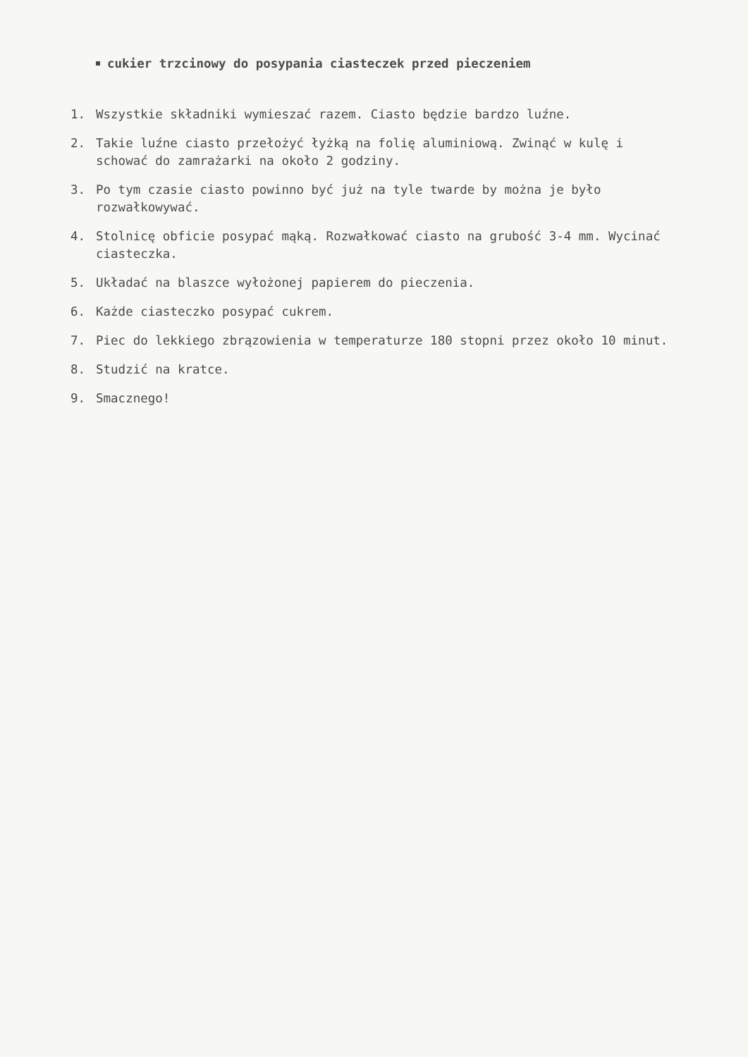cukier trzcinowy do posypania ciasteczek przed pieczeniem
1. Wszystkie składniki wymieszać razem. Ciasto będzie bardzo luźne.
2. Takie luźne ciasto przełożyć łyżką na folię aluminiową. Zwinąć w kulę i schować do zamrażarki na około 2 godziny.
3. Po tym czasie ciasto powinno być już na tyle twarde by można je było rozwałkowywać.
4. Stolnicę obficie posypać mąką. Rozwałkować ciasto na grubość 3-4 mm. Wycinać ciasteczka.
5. Układać na blaszce wyłożonej papierem do pieczenia.
6. Każde ciasteczko posypać cukrem.
7. Piec do lekkiego zbrązowienia w temperaturze 180 stopni przez około 10 minut.
8. Studzić na kratce.
9. Smacznego!